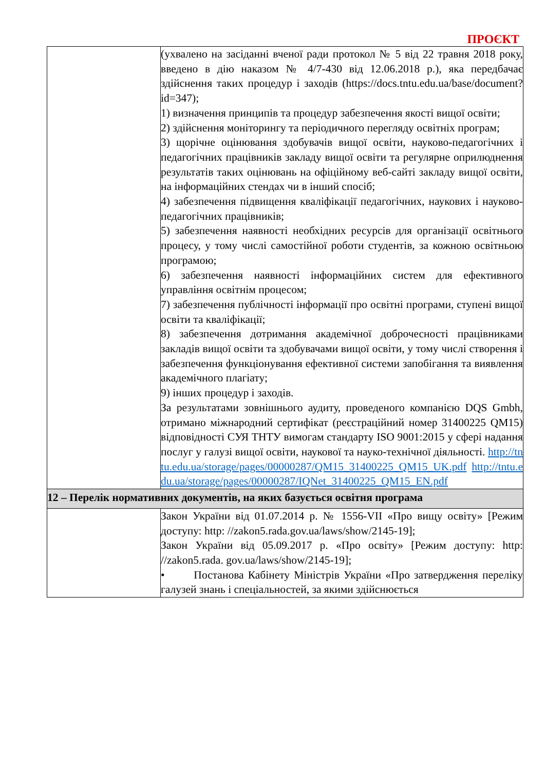ПРОЄКТ
| | (ухвалено на засіданні вченої ради протокол № 5 від 22 травня 2018 року, введено в дію наказом № 4/7-430 від 12.06.2018 р.), яка передбачає здійснення таких процедур і заходів (https://docs.tntu.edu.ua/base/document?id=347); 1) визначення принципів та процедур забезпечення якості вищої освіти; 2) здійснення моніторингу та періодичного перегляду освітніх програм; 3) щорічне оцінювання здобувачів вищої освіти, науково-педагогічних і педагогічних працівників закладу вищої освіти та регулярне оприлюднення результатів таких оцінювань на офіційному веб-сайті закладу вищої освіти, на інформаційних стендах чи в інший спосіб; 4) забезпечення підвищення кваліфікації педагогічних, наукових і науково-педагогічних працівників; 5) забезпечення наявності необхідних ресурсів для організації освітнього процесу, у тому числі самостійної роботи студентів, за кожною освітньою програмою; 6) забезпечення наявності інформаційних систем для ефективного управління освітнім процесом; 7) забезпечення публічності інформації про освітні програми, ступені вищої освіти та кваліфікації; 8) забезпечення дотримання академічної доброчесності працівниками закладів вищої освіти та здобувачами вищої освіти, у тому числі створення і забезпечення функціонування ефективної системи запобігання та виявлення академічного плагіату; 9) інших процедур і заходів. За результатами зовнішнього аудиту, проведеного компанією DQS Gmbh, отримано міжнародний сертифікат (реєстраційний номер 31400225 QM15) відповідності СУЯ ТНТУ вимогам стандарту ISO 9001:2015 у сфері надання послуг у галузі вищої освіти, наукової та науко-технічної діяльності. http://tntu.edu.ua/storage/pages/00000287/QM15_31400225_QM15_UK.pdf http://tntu.edu.ua/storage/pages/00000287/IQNet_31400225_QM15_EN.pdf |
| 12 – Перелік нормативних документів, на яких базується освітня програма | |
| | Закон України від 01.07.2014 р. № 1556-VII «Про вищу освіту» [Режим доступу: http: //zakon5.rada.gov.ua/laws/show/2145-19]; Закон України від 05.09.2017 р. «Про освіту» [Режим доступу: http: //zakon5.rada. gov.ua/laws/show/2145-19]; • Постанова Кабінету Міністрів України «Про затвердження переліку галузей знань і спеціальностей, за якими здійснюється |